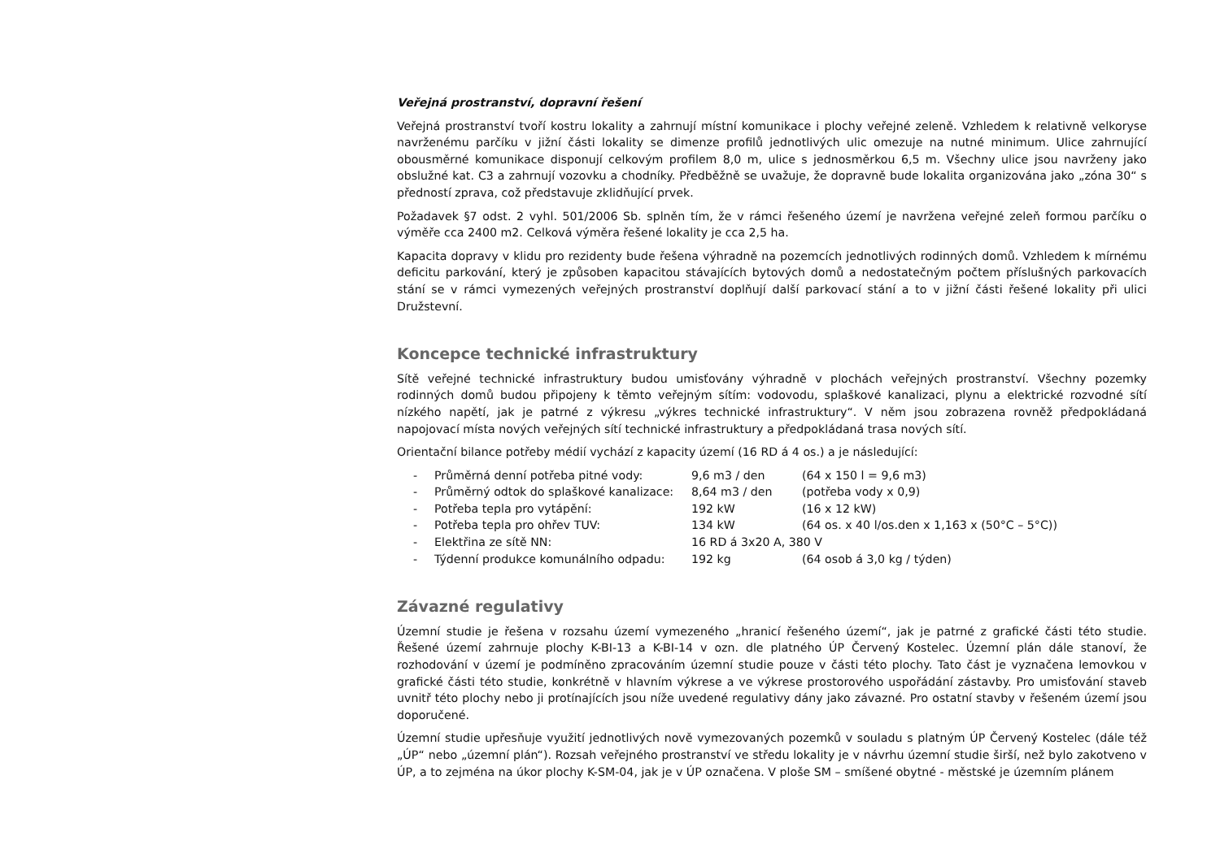Veřejná prostranství, dopravní řešení
Veřejná prostranství tvoří kostru lokality a zahrnují místní komunikace i plochy veřejné zeleně. Vzhledem k relativně velkoryse navrženému parčíku v jižní části lokality se dimenze profilů jednotlivých ulic omezuje na nutné minimum. Ulice zahrnující obousměrné komunikace disponují celkovým profilem 8,0 m, ulice s jednosměrkou 6,5 m. Všechny ulice jsou navrženy jako obslužné kat. C3 a zahrnují vozovku a chodníky. Předběžně se uvažuje, že dopravně bude lokalita organizována jako „zóna 30“ s předností zprava, což představuje zklidňující prvek.
Požadavek §7 odst. 2 vyhl. 501/2006 Sb. splněn tím, že v rámci řešeného území je navržena veřejné zeleň formou parčíku o výměře cca 2400 m2. Celková výměra řešené lokality je cca 2,5 ha.
Kapacita dopravy v klidu pro rezidenty bude řešena výhradně na pozemcích jednotlivých rodinných domů. Vzhledem k mírnému deficitu parkování, který je způsoben kapacitou stávajících bytových domů a nedostatečným počtem příslušných parkovacích stání se v rámci vymezených veřejných prostranství doplňují další parkovací stání a to v jižní části řešené lokality při ulici Družstevní.
Koncepce technické infrastruktury
Sítě veřejné technické infrastruktury budou umisťovány výhradně v plochách veřejných prostranství. Všechny pozemky rodinných domů budou připojeny k těmto veřejným sítím: vodovodu, splaškové kanalizaci, plynu a elektrické rozvodné sítí nízkého napětí, jak je patrné z výkresu „výkres technické infrastruktury“. V něm jsou zobrazena rovněž předpokládaná napojovací místa nových veřejných sítí technické infrastruktury a předpokládaná trasa nových sítí.
Orientační bilance potřeby médií vychází z kapacity území (16 RD á 4 os.) a je následující:
| - | Průměrná denní potřeba pitné vody: | 9,6 m3 / den | (64 x 150 l = 9,6 m3) |
| - | Průměrný odtok do splaškové kanalizace: | 8,64 m3 / den | (potřeba vody x 0,9) |
| - | Potřeba tepla pro vytápění: | 192 kW | (16 x 12 kW) |
| - | Potřeba tepla pro ohřev TUV: | 134 kW | (64 os. x 40 l/os.den x 1,163 x (50°C – 5°C)) |
| - | Elektřina ze sítě NN: | 16 RD á 3x20 A, 380 V | |
| - | Týdenní produkce komunálního odpadu: | 192 kg | (64 osob á 3,0 kg / týden) |
Závazné regulativy
Územní studie je řešena v rozsahu území vymezeného „hranicí řešeného území“, jak je patrné z grafické části této studie. Řešené území zahrnuje plochy K-BI-13 a K-BI-14 v ozn. dle platného ÚP Červený Kostelec. Územní plán dále stanoví, že rozhodování v území je podmíněno zpracováním územní studie pouze v části této plochy. Tato část je vyznačena lemovkou v grafické části této studie, konkrétně v hlavním výkrese a ve výkrese prostorového uspořádání zástavby. Pro umisťování staveb uvnitř této plochy nebo ji protínajících jsou níže uvedené regulativy dány jako závazné. Pro ostatní stavby v řešeném území jsou doporučené.
Územní studie upřesňuje využití jednotlivých nově vymezovaných pozemků v souladu s platným ÚP Červený Kostelec (dále též „ÚP“ nebo „územní plán“). Rozsah veřejného prostranství ve středu lokality je v návrhu územní studie širší, než bylo zakotveno v ÚP, a to zejména na úkor plochy K-SM-04, jak je v ÚP označena. V ploše SM – smíšené obytné - městské je územním plánem